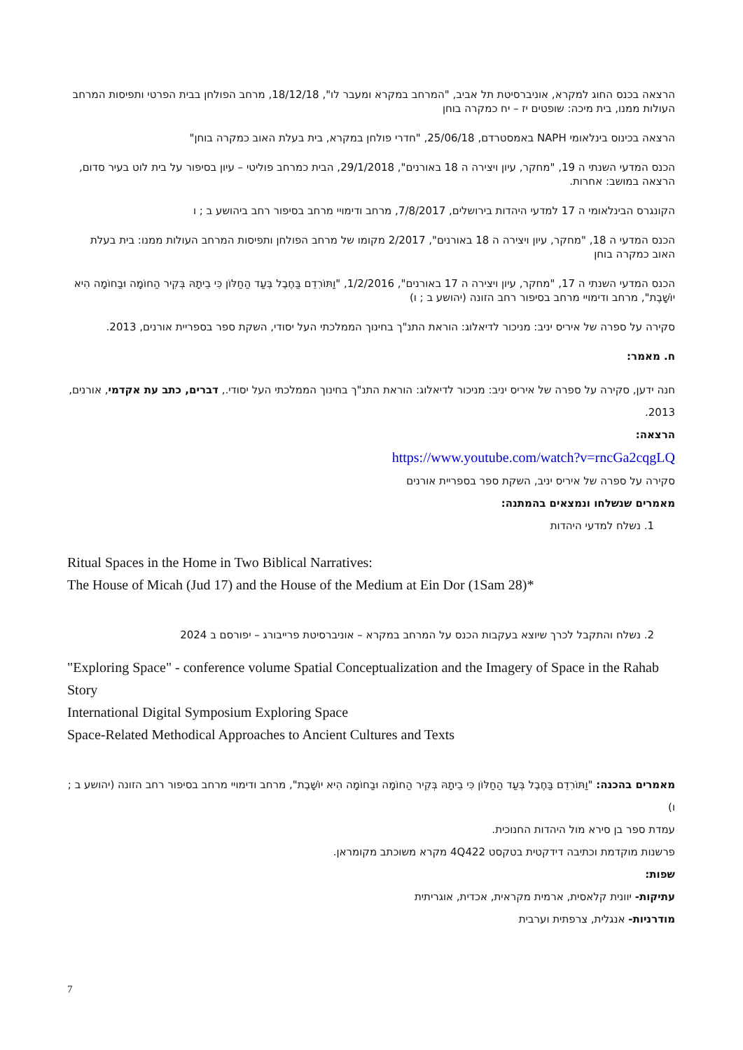הרצאה בכנס החוג למקרא, אוניברסיטת תל אביב, "המרחב במקרא ומעבר לו", 18/12/18, מרחב הפולחן בבית הפרטי ותפיסות המרחב העולות ממנו, בית מיכה: שופטים יז – יח כמקרה בוחן
הרצאה בכינוס בינלאומי NAPH באמסטרדם, 25/06/18, "חדרי פולחן במקרא, בית בעלת האוב כמקרה בוחן"
הכנס המדעי השנתי ה 19, "מחקר, עיון ויצירה ה 18 באורנים", 29/1/2018, הבית כמרחב פוליטי – עיון בסיפור על בית לוט בעיר סדום, הרצאה במושב: אחרות.
הקונגרס הבינלאומי ה 17 למדעי היהדות בירושלים, 7/8/2017, מרחב ודימויי מרחב בסיפור רחב ביהושע ב ; ו
הכנס המדעי ה 18, "מחקר, עיון ויצירה ה 18 באורנים", 2/2017 מקומו של מרחב הפולחן ותפיסות המרחב העולות ממנו: בית בעלת האוב כמקרה בוחן
הכנס המדעי השנתי ה 17, "מחקר, עיון ויצירה ה 17 באורנים", 1/2/2016, "וַתּוֹרִדֵם בַּחֶבֶל בְּעַד הַחַלּוֹן כִּי בֵיתָהּ בְּקִיר הַחוֹמָה וּבַחוֹמָה הִיא יוֹשָׁבֶת", מרחב ודימויי מרחב בסיפור רחב הזונה (יהושע ב ; ו)
סקירה על ספרה של איריס יניב: מניכור לדיאלוג: הוראת התנ"ך בחינוך הממלכתי העל יסודי, השקת ספר בספריית אורנים, 2013.
ח. מאמר:
חנה ידען, סקירה על ספרה של איריס יניב: מניכור לדיאלוג: הוראת התנ"ך בחינוך הממלכתי העל יסודי., דברים, כתב עת אקדמי, אורנים, 2013.
הרצאה:
https://www.youtube.com/watch?v=rncGa2cqgLQ
סקירה על ספרה של איריס יניב, השקת ספר בספריית אורנים
מאמרים שנשלחו ונמצאים בהמתנה:
1. נשלח למדעי היהדות
Ritual Spaces in the Home in Two Biblical Narratives:
The House of Micah (Jud 17) and the House of the Medium at Ein Dor (1Sam 28)*
2. נשלח והתקבל לכרך שיוצא בעקבות הכנס על המרחב במקרא – אוניברסיטת פרייבורג – יפורסם ב 2024
"Exploring Space" - conference volume Spatial Conceptualization and the Imagery of Space in the Rahab Story
International Digital Symposium Exploring Space
Space-Related Methodical Approaches to Ancient Cultures and Texts
מאמרים בהכנה: "וַתּוֹרִדֵם בַּחֶבֶל בְּעַד הַחַלּוֹן כִּי בֵיתָהּ בְּקִיר הַחוֹמָה וּבַחוֹמָה הִיא יוֹשָׁבֶת", מרחב ודימויי מרחב בסיפור רחב הזונה (יהושע ב ; ו)
עמדת ספר בן סירא מול היהדות החנוכית.
פרשנות מוקדמת וכתיבה דידקטית בטקסט 4Q422 מקרא משוכתב מקומראן.
שפות:
עתיקות- יוונית קלאסית, ארמית מקראית, אכדית, אוגריתית
מודרניות- אנגלית, צרפתית וערבית
7